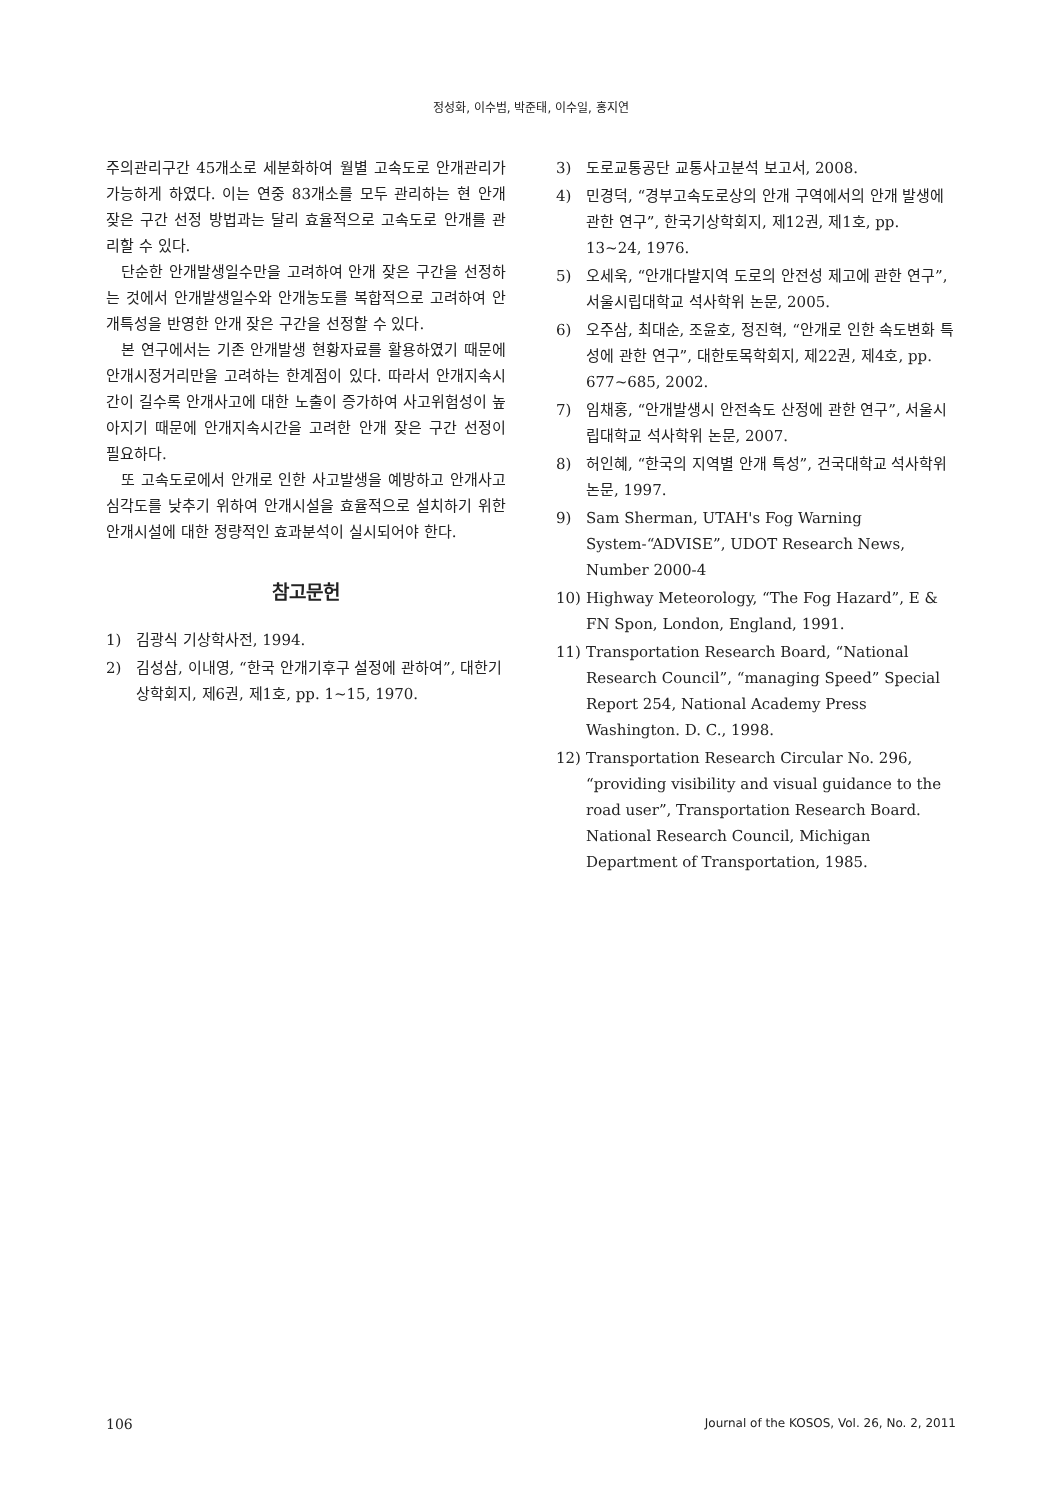정성화, 이수범, 박준태, 이수일, 홍지연
주의관리구간 45개소로 세분화하여 월별 고속도로 안개관리가 가능하게 하였다. 이는 연중 83개소를 모두 관리하는 현 안개 잦은 구간 선정 방법과는 달리 효율적으로 고속도로 안개를 관리할 수 있다.
단순한 안개발생일수만을 고려하여 안개 잦은 구간을 선정하는 것에서 안개발생일수와 안개농도를 복합적으로 고려하여 안개특성을 반영한 안개 잦은 구간을 선정할 수 있다.
본 연구에서는 기존 안개발생 현황자료를 활용하였기 때문에 안개시정거리만을 고려하는 한계점이 있다. 따라서 안개지속시간이 길수록 안개사고에 대한 노출이 증가하여 사고위험성이 높아지기 때문에 안개지속시간을 고려한 안개 잦은 구간 선정이 필요하다.
또 고속도로에서 안개로 인한 사고발생을 예방하고 안개사고 심각도를 낮추기 위하여 안개시설을 효율적으로 설치하기 위한 안개시설에 대한 정량적인 효과분석이 실시되어야 한다.
참고문헌
1) 김광식 기상학사전, 1994.
2) 김성삼, 이내영, “한국 안개기후구 설정에 관하여”, 대한기상학회지, 제6권, 제1호, pp. 1~15, 1970.
3) 도로교통공단 교통사고분석 보고서, 2008.
4) 민경덕, “경부고속도로상의 안개 구역에서의 안개 발생에 관한 연구”, 한국기상학회지, 제12권, 제1호, pp. 13~24, 1976.
5) 오세욱, “안개다발지역 도로의 안전성 제고에 관한 연구”, 서울시립대학교 석사학위 논문, 2005.
6) 오주삼, 최대순, 조윤호, 정진혁, “안개로 인한 속도변화 특성에 관한 연구”, 대한토목학회지, 제22권, 제4호, pp. 677~685, 2002.
7) 임채홍, “안개발생시 안전속도 산정에 관한 연구”, 서울시립대학교 석사학위 논문, 2007.
8) 허인혜, “한국의 지역별 안개 특성”, 건국대학교 석사학위 논문, 1997.
9) Sam Sherman, UTAH's Fog Warning System-“ADVISE”, UDOT Research News, Number 2000-4
10) Highway Meteorology, “The Fog Hazard”, E & FN Spon, London, England, 1991.
11) Transportation Research Board, “National Research Council”, “managing Speed” Special Report 254, National Academy Press Washington. D. C., 1998.
12) Transportation Research Circular No. 296, “providing visibility and visual guidance to the road user”, Transportation Research Board. National Research Council, Michigan Department of Transportation, 1985.
106 Journal of the KOSOS, Vol. 26, No. 2, 2011